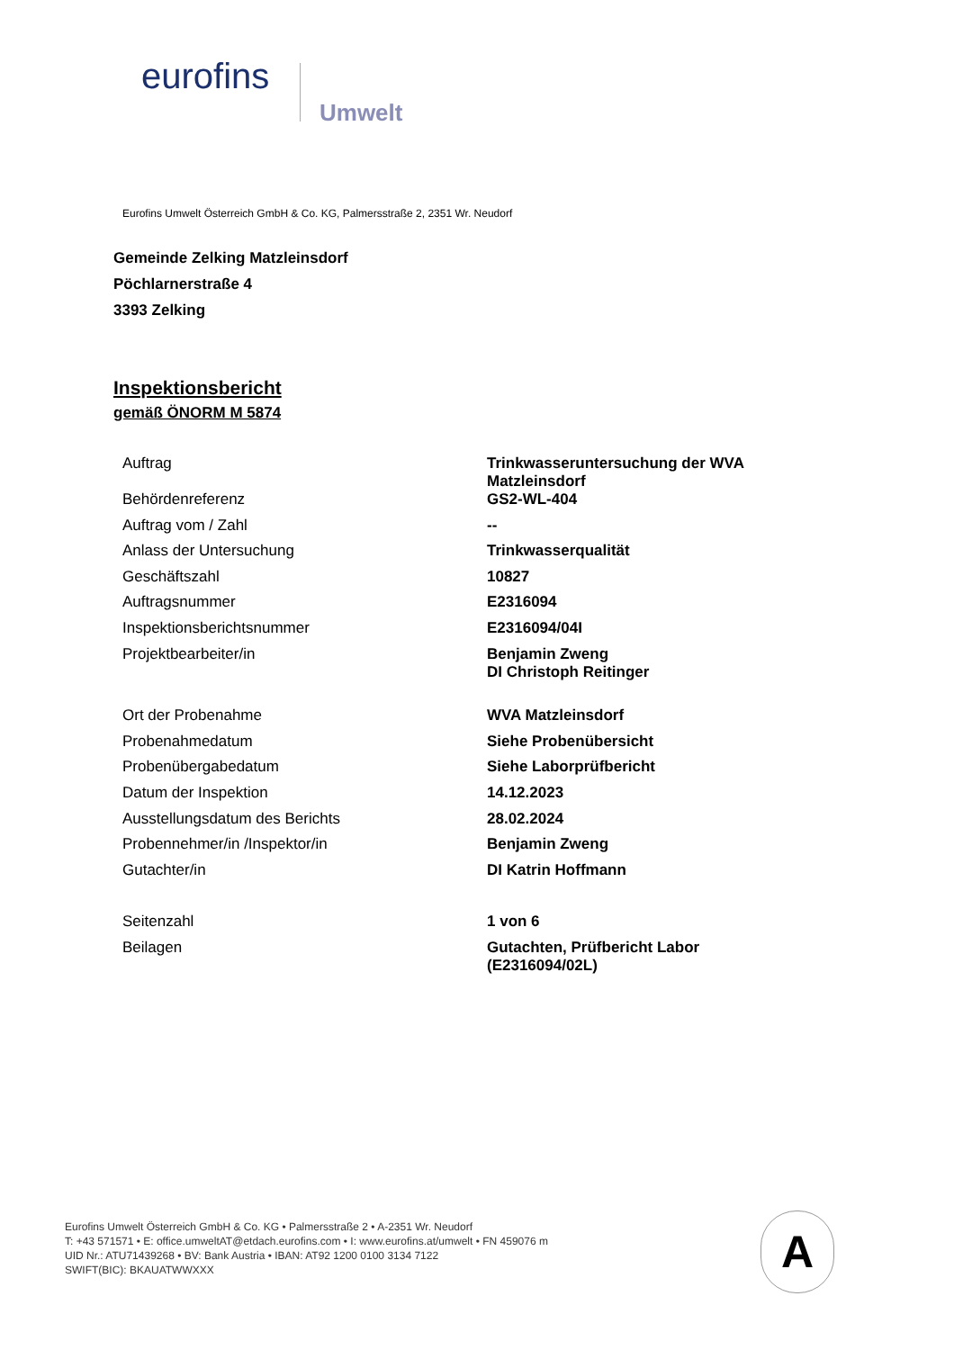eurofins
Umwelt
Eurofins Umwelt Österreich GmbH & Co. KG, Palmersstraße 2, 2351 Wr. Neudorf
Gemeinde Zelking Matzleinsdorf
Pöchlarnerstraße 4
3393 Zelking
Inspektionsbericht
gemäß ÖNORM M 5874
| Auftrag | Trinkwasseruntersuchung der WVA Matzleinsdorf |
| Behördenreferenz | GS2-WL-404 |
| Auftrag vom / Zahl | -- |
| Anlass der Untersuchung | Trinkwasserqualität |
| Geschäftszahl | 10827 |
| Auftragsnummer | E2316094 |
| Inspektionsberichtsnummer | E2316094/04I |
| Projektbearbeiter/in | Benjamin Zweng DI Christoph Reitinger |
| Ort der Probenahme | WVA Matzleinsdorf |
| Probenahmedatum | Siehe Probenübersicht |
| Probenübergabedatum | Siehe Laborprüfbericht |
| Datum der Inspektion | 14.12.2023 |
| Ausstellungsdatum des Berichts | 28.02.2024 |
| Probennehmer/in /Inspektor/in | Benjamin Zweng |
| Gutachter/in | DI Katrin Hoffmann |
| Seitenzahl | 1 von 6 |
| Beilagen | Gutachten, Prüfbericht Labor (E2316094/02L) |
Eurofins Umwelt Österreich GmbH & Co. KG • Palmersstraße 2 • A-2351 Wr. Neudorf
T: +43 571571 • E: office.umweltAT@etdach.eurofins.com • I: www.eurofins.at/umwelt • FN 459076 m
UID Nr.: ATU71439268 • BV: Bank Austria • IBAN: AT92 1200 0100 3134 7122
SWIFT(BIC): BKAUATWWXXX
A